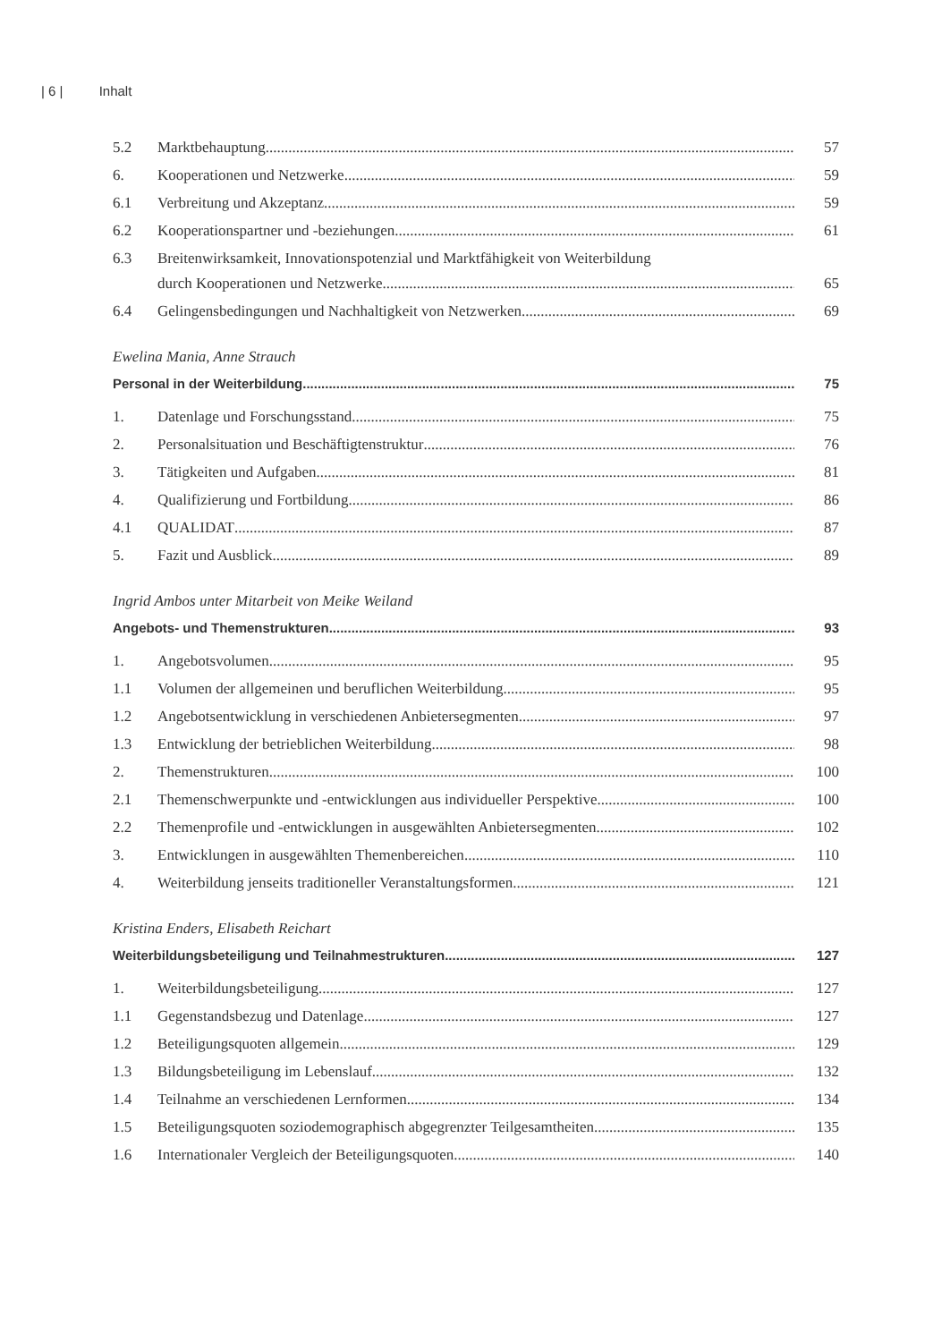| 6 | Inhalt
5.2 Marktbehauptung 57
6. Kooperationen und Netzwerke 59
6.1 Verbreitung und Akzeptanz 59
6.2 Kooperationspartner und -beziehungen 61
6.3 Breitenwirksamkeit, Innovationspotenzial und Marktfähigkeit von Weiterbildung
durch Kooperationen und Netzwerke 65
6.4 Gelingensbedingungen und Nachhaltigkeit von Netzwerken 69
Ewelina Mania, Anne Strauch
Personal in der Weiterbildung 75
1. Datenlage und Forschungsstand 75
2. Personalsituation und Beschäftigtenstruktur 76
3. Tätigkeiten und Aufgaben 81
4. Qualifizierung und Fortbildung 86
4.1 QUALIDAT 87
5. Fazit und Ausblick 89
Ingrid Ambos unter Mitarbeit von Meike Weiland
Angebots- und Themenstrukturen 93
1. Angebotsvolumen 95
1.1 Volumen der allgemeinen und beruflichen Weiterbildung 95
1.2 Angebotsentwicklung in verschiedenen Anbietersegmenten 97
1.3 Entwicklung der betrieblichen Weiterbildung 98
2. Themenstrukturen 100
2.1 Themenschwerpunkte und -entwicklungen aus individueller Perspektive 100
2.2 Themenprofile und -entwicklungen in ausgewählten Anbietersegmenten 102
3. Entwicklungen in ausgewählten Themenbereichen 110
4. Weiterbildung jenseits traditioneller Veranstaltungsformen 121
Kristina Enders, Elisabeth Reichart
Weiterbildungsbeteiligung und Teilnahmestrukturen 127
1. Weiterbildungsbeteiligung 127
1.1 Gegenstandsbezug und Datenlage 127
1.2 Beteiligungsquoten allgemein 129
1.3 Bildungsbeteiligung im Lebenslauf 132
1.4 Teilnahme an verschiedenen Lernformen 134
1.5 Beteiligungsquoten soziodemographisch abgegrenzter Teilgesamtheiten 135
1.6 Internationaler Vergleich der Beteiligungsquoten 140